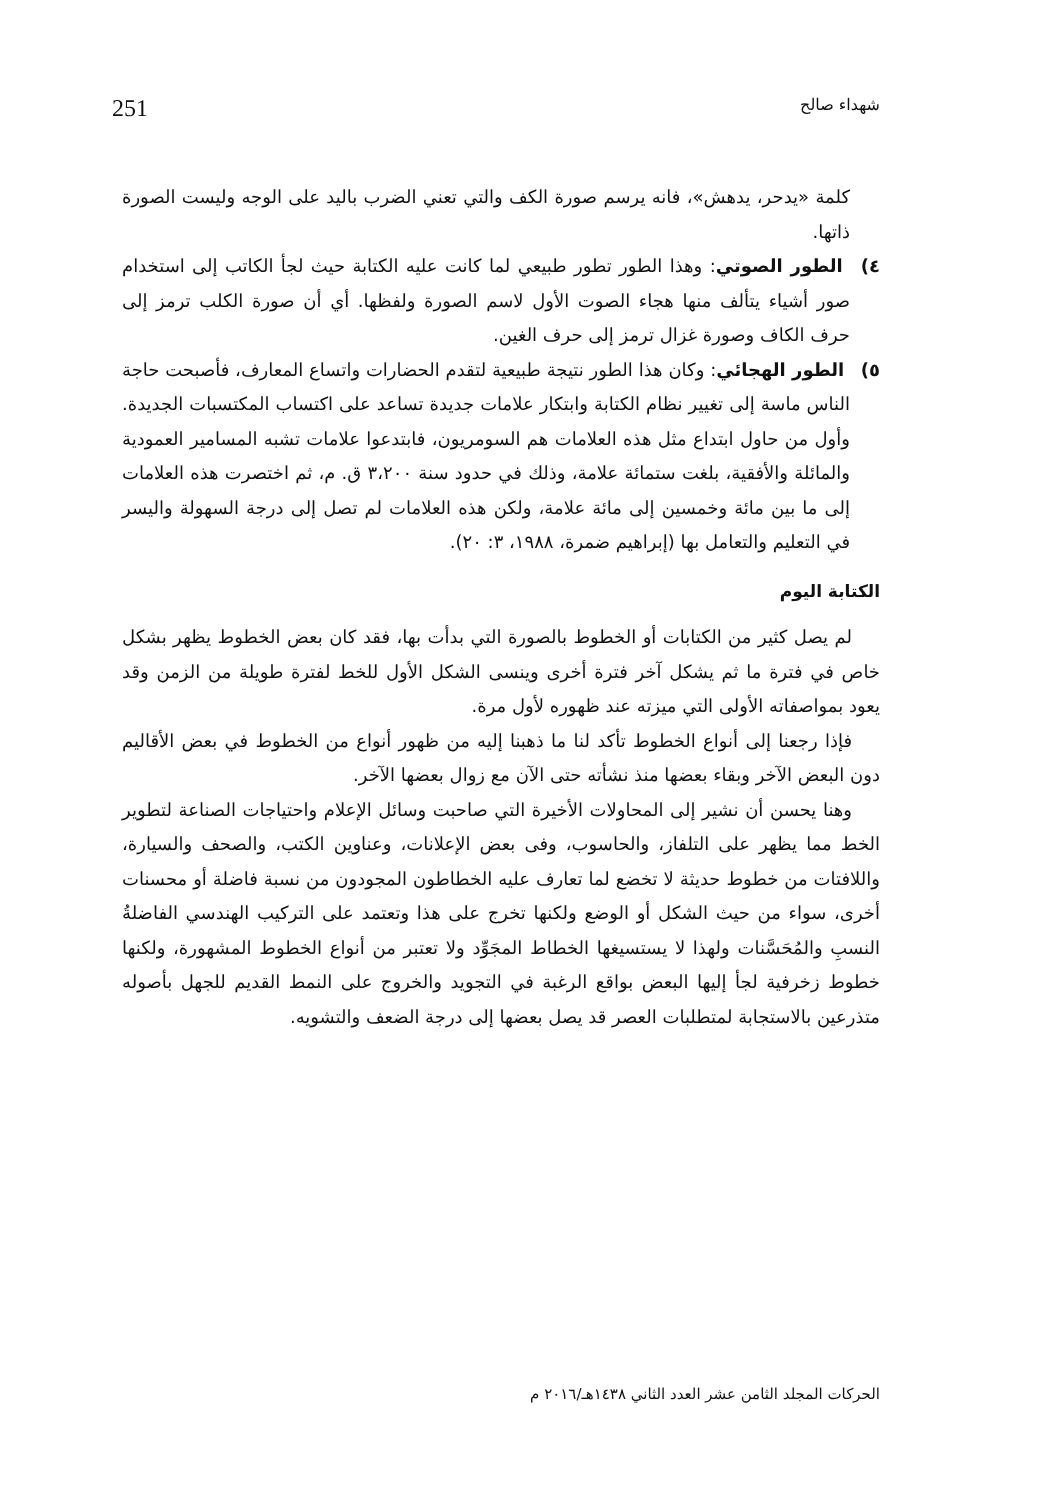شهداء صالح 251
كلمة «يدحر، يدهش»، فانه يرسم صورة الكف والتي تعني الضرب باليد على الوجه وليست الصورة ذاتها.
٤) الطور الصوتي: وهذا الطور تطور طبيعي لما كانت عليه الكتابة حيث لجأ الكاتب إلى استخدام صور أشياء يتألف منها هجاء الصوت الأول لاسم الصورة ولفظها. أي أن صورة الكلب ترمز إلى حرف الكاف وصورة غزال ترمز إلى حرف الغين.
٥) الطور الهجائي: وكان هذا الطور نتيجة طبيعية لتقدم الحضارات واتساع المعارف، فأصبحت حاجة الناس ماسة إلى تغيير نظام الكتابة وابتكار علامات جديدة تساعد على اكتساب المكتسبات الجديدة. وأول من حاول ابتداع مثل هذه العلامات هم السومريون، فابتدعوا علامات تشبه المسامير العمودية والمائلة والأفقية، بلغت ستمائة علامة، وذلك في حدود سنة ٣،٢٠٠ ق. م، ثم اختصرت هذه العلامات إلى ما بين مائة وخمسين إلى مائة علامة، ولكن هذه العلامات لم تصل إلى درجة السهولة واليسر في التعليم والتعامل بها (إبراهيم ضمرة، ١٩٨٨، ٣: ٢٠).
الكتابة اليوم
لم يصل كثير من الكتابات أو الخطوط بالصورة التي بدأت بها، فقد كان بعض الخطوط يظهر بشكل خاص في فترة ما ثم يشكل آخر فترة أخرى وينسى الشكل الأول للخط لفترة طويلة من الزمن وقد يعود بمواصفاته الأولى التي ميزته عند ظهوره لأول مرة.
فإذا رجعنا إلى أنواع الخطوط تأكد لنا ما ذهبنا إليه من ظهور أنواع من الخطوط في بعض الأقاليم دون البعض الآخر وبقاء بعضها منذ نشأته حتى الآن مع زوال بعضها الآخر.
وهنا يحسن أن نشير إلى المحاولات الأخيرة التي صاحبت وسائل الإعلام واحتياجات الصناعة لتطوير الخط مما يظهر على التلفاز، والحاسوب، وفى بعض الإعلانات، وعناوين الكتب، والصحف والسيارة، واللافتات من خطوط حديثة لا تخضع لما تعارف عليه الخطاطون المجودون من نسبة فاضلة أو محسنات أخرى، سواء من حيث الشكل أو الوضع ولكنها تخرج على هذا وتعتمد على التركيب الهندسي الفاضلةُ النسبِ والمُحَسَّنات ولهذا لا يستسيغها الخطاط المجَوِّد ولا تعتبر من أنواع الخطوط المشهورة، ولكنها خطوط زخرفية لجأ إليها البعض بواقع الرغبة في التجويد والخروج على النمط القديم للجهل بأصوله متذرعين بالاستجابة لمتطلبات العصر قد يصل بعضها إلى درجة الضعف والتشويه.
الحركات المجلد الثامن عشر العدد الثاني ١٤٣٨هـ/٢٠١٦ م